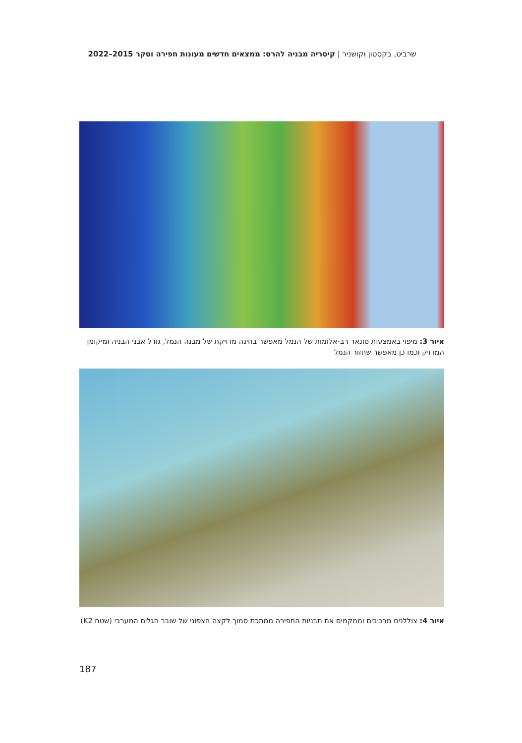שרביט, בקסטון וקושניר | קיסריה מבניה להרס: ממצאים חדשים מעונות חפירה וסקר 2015–2022
איור 3: מיפוי באמצעות סונאר רב-אלומות של הנמל מאפשר בחינה מדויקת של מבנה הנמל, גודל אבני הבניה ומיקומן המדויק וכמו כן מאפשר שחזור הנמל
איור 4: צוללנים מרכיבים וממקמים את תבניות החפירה ממתכת סמוך לקצה הצפוני של שובר הגלים המערבי (שטח K2)
187